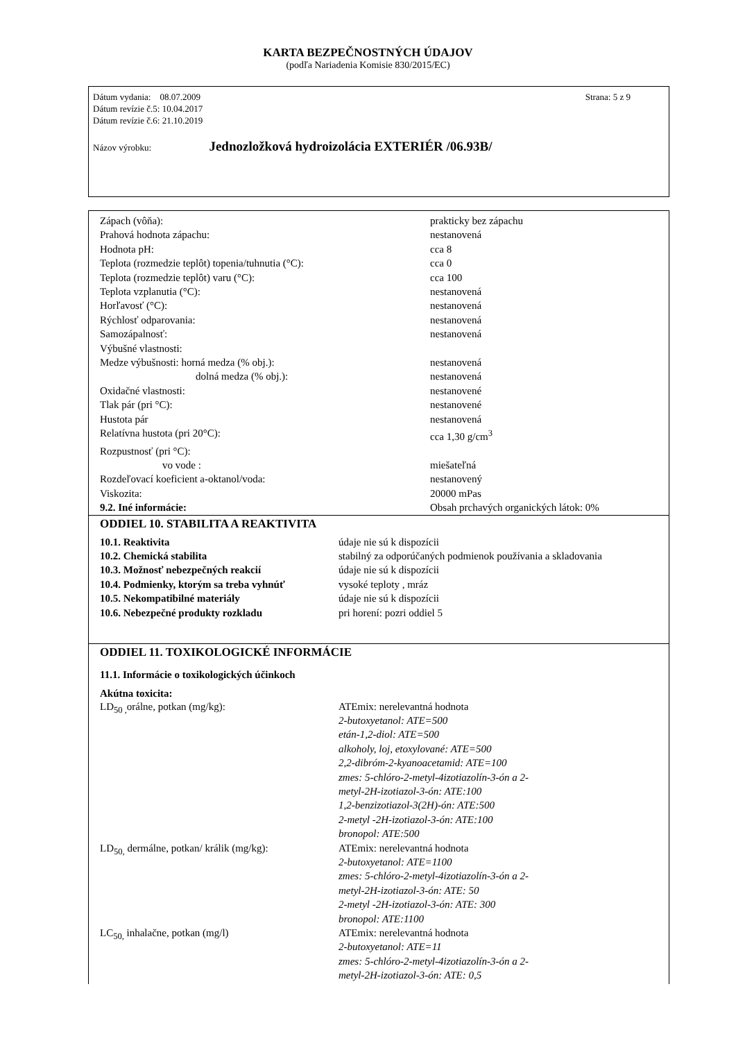KARTA BEZPEČNOSTNÝCH ÚDAJOV
(podľa Nariadenia Komisie 830/2015/EC)
Strana: 5 z 9
Dátum vydania: 08.07.2009
Dátum revízie č.5: 10.04.2017
Dátum revízie č.6: 21.10.2019
Názov výrobku: Jednozložková hydroizolácia EXTERIÉR /06.93B/
| Zápach (vôňa): | prakticky bez zápachu |
| Prahová hodnota zápachu: | nestanovená |
| Hodnota pH: | cca 8 |
| Teplota (rozmedzie teplôt) topenia/tuhnutia (°C): | cca 0 |
| Teplota (rozmedzie teplôt) varu (°C): | cca 100 |
| Teplota vzplanutia (°C): | nestanovená |
| Horľavosť (°C): | nestanovená |
| Rýchlosť odparovania: | nestanovená |
| Samozápalnosť: | nestanovená |
| Výbušné vlastnosti: | |
| Medze výbušnosti: horná medza (% obj.): | nestanovená |
| dolná medza (% obj.): | nestanovená |
| Oxidačné vlastnosti: | nestanovené |
| Tlak pár (pri °C): | nestanovené |
| Hustota pár | nestanovená |
| Relatívna hustota (pri 20°C): | cca 1,30 g/cm<sup>3</sup> |
| Rozpustnosť (pri °C): | |
| vo vode : | miešateľná |
| Rozdeľovací koeficient a-oktanol/voda: | nestanovený |
| Viskozita: | 20000 mPas |
| 9.2. Iné informácie: | Obsah prchavých organických látok: 0% |
ODDIEL 10. STABILITA A REAKTIVITA
| 10.1. Reaktivita | údaje nie sú k dispozícii |
| 10.2. Chemická stabilita | stabilný za odporúčaných podmienok používania a skladovania |
| 10.3. Možnosť nebezpečných reakcií | údaje nie sú k dispozícii |
| 10.4. Podmienky, ktorým sa treba vyhnúť | vysoké teploty , mráz |
| 10.5. Nekompatibilné materiály | údaje nie sú k dispozícii |
| 10.6. Nebezpečné produkty rozkladu | pri horení: pozri oddiel 5 |
ODDIEL 11. TOXIKOLOGICKÉ INFORMÁCIE
11.1. Informácie o toxikologických účinkoch
Akútna toxicita:
| LD<sub>50 ,</sub>orálne, potkan (mg/kg): | ATEmix: nerelevantná hodnota 2-butoxyetanol: ATE=500 etán-1,2-diol: ATE=500 alkoholy, loj, etoxylované: ATE=500 2,2-dibróm-2-kyanoacetamid: ATE=100 zmes: 5-chlóro-2-metyl-4izotiazolín-3-ón a 2- metyl-2H-izotiazol-3-ón: ATE:100 1,2-benzizotiazol-3(2H)-ón: ATE:500 2-metyl -2H-izotiazol-3-ón: ATE:100 bronopol: ATE:500 |
| LD<sub>50,</sub> dermálne, potkan/ králik (mg/kg): | ATEmix: nerelevantná hodnota 2-butoxyetanol: ATE=1100 zmes: 5-chlóro-2-metyl-4izotiazolín-3-ón a 2- metyl-2H-izotiazol-3-ón: ATE: 50 2-metyl -2H-izotiazol-3-ón: ATE: 300 bronopol: ATE:1100 |
| LC<sub>50,</sub> inhalačne, potkan (mg/l) | ATEmix: nerelevantná hodnota 2-butoxyetanol: ATE=11 zmes: 5-chlóro-2-metyl-4izotiazolín-3-ón a 2- metyl-2H-izotiazol-3-ón: ATE: 0,5 |